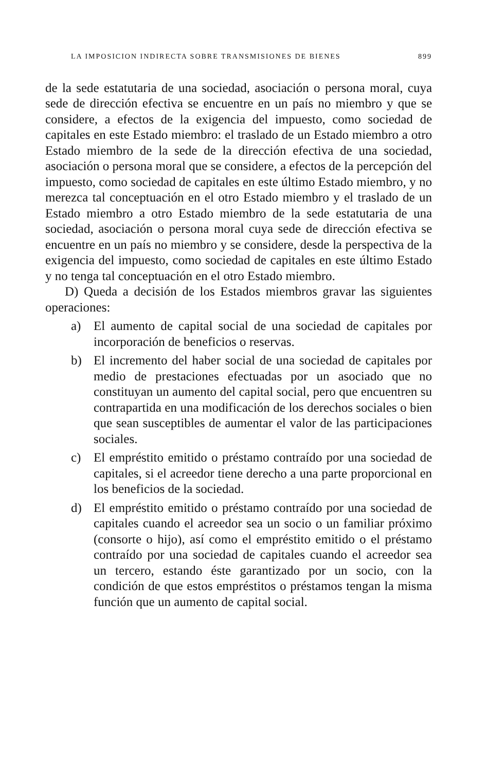LA IMPOSICION INDIRECTA SOBRE TRANSMISIONES DE BIENES 899
de la sede estatutaria de una sociedad, asociación o persona moral, cuya sede de dirección efectiva se encuentre en un país no miembro y que se considere, a efectos de la exigencia del impuesto, como sociedad de capitales en este Estado miembro: el traslado de un Estado miembro a otro Estado miembro de la sede de la dirección efectiva de una sociedad, asociación o persona moral que se considere, a efectos de la percepción del impuesto, como sociedad de capitales en este último Estado miembro, y no merezca tal conceptuación en el otro Estado miembro y el traslado de un Estado miembro a otro Estado miembro de la sede estatutaria de una sociedad, asociación o persona moral cuya sede de dirección efectiva se encuentre en un país no miembro y se considere, desde la perspectiva de la exigencia del impuesto, como sociedad de capitales en este último Estado y no tenga tal conceptuación en el otro Estado miembro.
D) Queda a decisión de los Estados miembros gravar las siguientes operaciones:
a) El aumento de capital social de una sociedad de capitales por incorporación de beneficios o reservas.
b) El incremento del haber social de una sociedad de capitales por medio de prestaciones efectuadas por un asociado que no constituyan un aumento del capital social, pero que encuentren su contrapartida en una modificación de los derechos sociales o bien que sean susceptibles de aumentar el valor de las participaciones sociales.
c) El empréstito emitido o préstamo contraído por una sociedad de capitales, si el acreedor tiene derecho a una parte proporcional en los beneficios de la sociedad.
d) El empréstito emitido o préstamo contraído por una sociedad de capitales cuando el acreedor sea un socio o un familiar próximo (consorte o hijo), así como el empréstito emitido o el préstamo contraído por una sociedad de capitales cuando el acreedor sea un tercero, estando éste garantizado por un socio, con la condición de que estos empréstitos o préstamos tengan la misma función que un aumento de capital social.